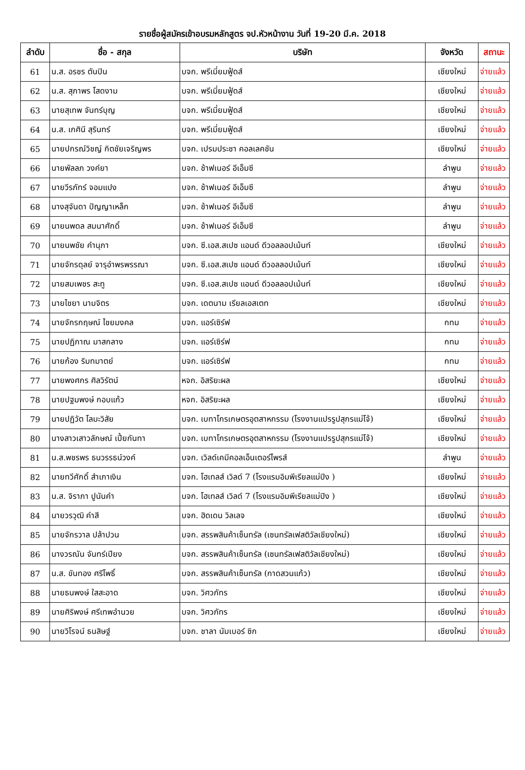รายชื่อผู้สมัครเข้าอบรมหลักสูตร จป.หัวหน้างาน วันที่ 19-20 มี.ค. 2018
| ลำดับ | ชื่อ - สกุล | บริษัท | จังหวัด | สถานะ |
| --- | --- | --- | --- | --- |
| 61 | น.ส. อรชร ตันปิน | บจก. พรีเมี่ยมฟู้ดส์ | เชียงใหม่ | จ่ายแล้ว |
| 62 | น.ส. สุภาพร โสดงาม | บจก. พรีเมี่ยมฟู้ดส์ | เชียงใหม่ | จ่ายแล้ว |
| 63 | นายสุเทพ จันทร์บุญ | บจก. พรีเมี่ยมฟู้ดส์ | เชียงใหม่ | จ่ายแล้ว |
| 64 | น.ส. เกศินี สุรินทร์ | บจก. พรีเมี่ยมฟู้ดส์ | เชียงใหม่ | จ่ายแล้ว |
| 65 | นายปกรณ์วิชญ์ กิตชัยเจริญพร | บจก. เปรมประชา คอลเลคชัน | เชียงใหม่ | จ่ายแล้ว |
| 66 | นายพัลลภ วงค์ยา | บจก. ช้าฟเนอร์ อีเอ็มซี | ลำพูน | จ่ายแล้ว |
| 67 | นายวีรภัทร์ จอมแปง | บจก. ช้าฟเนอร์ อีเอ็มซี | ลำพูน | จ่ายแล้ว |
| 68 | นางสุจันดา ปัญญาเหล็ก | บจก. ช้าฟเนอร์ อีเอ็มซี | ลำพูน | จ่ายแล้ว |
| 69 | นายนพดล สมนาศักดิ์ | บจก. ช้าฟเนอร์ อีเอ็มซี | ลำพูน | จ่ายแล้ว |
| 70 | นายนพชัย คำนุภา | บจก. ซี.เอส.สเปซ แอนด์ ดีวอลลอปเม้นท์ | เชียงใหม่ | จ่ายแล้ว |
| 71 | นายจักรดุลย์ จารุอำพรพรรณา | บจก. ซี.เอส.สเปซ แอนด์ ดีวอลลอปเม้นท์ | เชียงใหม่ | จ่ายแล้ว |
| 72 | นายสมเพชร สะทู | บจก. ซี.เอส.สเปซ แอนด์ ดีวอลลอปเม้นท์ | เชียงใหม่ | จ่ายแล้ว |
| 73 | นายไชยา นามจิตร | บจก. เดตนาม เรียลเอสเตท | เชียงใหม่ | จ่ายแล้ว |
| 74 | นายจักรกฤษณ์ ไชยมงคล | บจก. แอร์เซิร์ฟ | กทม | จ่ายแล้ว |
| 75 | นายปฏิภาณ มาสกลาง | บจก. แอร์เซิร์ฟ | กทม | จ่ายแล้ว |
| 76 | นายก้อง ริมทมาตย์ | บจก. แอร์เซิร์ฟ | กทม | จ่ายแล้ว |
| 77 | นายพงศกร ศิลวิรัตน์ | หจก. อิสริยะผล | เชียงใหม่ | จ่ายแล้ว |
| 78 | นายปฐมพงษ์ กอบแก้ว | หจก. อิสริยะผล | เชียงใหม่ | จ่ายแล้ว |
| 79 | นายปฏิวัต โลมะวิสัย | บจก. เบทาโกรเกษตรอุตสาหกรรม (โรงงานแปรรูปสุกรแม่โจ้) | เชียงใหม่ | จ่ายแล้ว |
| 80 | นางสาวเสาวลักษณ์ เปี้ยกันทา | บจก. เบทาโกรเกษตรอุตสาหกรรม (โรงงานแปรรูปสุกรแม่โจ้) | เชียงใหม่ | จ่ายแล้ว |
| 81 | น.ส.พชรพร ธนวรรธน์วงค์ | บจก. เวิลด์เคมีคอลเอ็นเตอร์ไพรส์ | ลำพูน | จ่ายแล้ว |
| 82 | นายทวีศักดิ์ สำเภาเงิน | บจก. โฮเทลส์ เวิลด์ 7 (โรงแรมอิมพีเรียลแม่ปิง ) | เชียงใหม่ | จ่ายแล้ว |
| 83 | น.ส. จิราภา ปูนันคำ | บจก. โฮเทลส์ เวิลด์ 7 (โรงแรมอิมพีเรียลแม่ปิง ) | เชียงใหม่ | จ่ายแล้ว |
| 84 | นายวรวุฒิ คำสี | บจก. ฮิดเดน วิลเลจ | เชียงใหม่ | จ่ายแล้ว |
| 85 | นายจักรวาล ปล้าปวน | บจก. สรรพสินค้าเซ็นทรัล (เซนทรัลเฟสติวัลเชียงใหม่) | เชียงใหม่ | จ่ายแล้ว |
| 86 | นางวรณัน จันทร์เปียง | บจก. สรรพสินค้าเซ็นทรัล (เซนทรัลเฟสติวัลเชียงใหม่) | เชียงใหม่ | จ่ายแล้ว |
| 87 | น.ส. ขันทอง ศรีโพธิ์ | บจก. สรรพสินค้าเซ็นทรัล (กาดสวนแก้ว) | เชียงใหม่ | จ่ายแล้ว |
| 88 | นายธนพงษ์ ใสสะอาด | บจก. วิศวภัทร | เชียงใหม่ | จ่ายแล้ว |
| 89 | นายศิริพงษ์ ศรีเทพอำนวย | บจก. วิศวภัทร | เชียงใหม่ | จ่ายแล้ว |
| 90 | นายวิโรจน์ ธนสิษฐ์ | บจก. ชาลา นัมเบอร์ ซิก | เชียงใหม่ | จ่ายแล้ว |